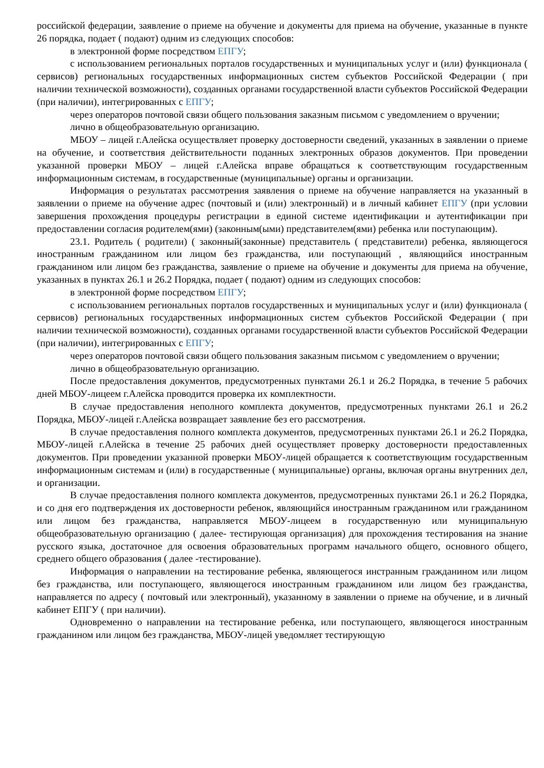российской федерации, заявление о приеме на обучение и документы для приема на обучение, указанные в пункте 26 порядка, подает ( подают) одним из следующих способов:
в электронной форме посредством ЕПГУ;
с использованием региональных порталов государственных и муниципальных услуг и (или) функционала ( сервисов) региональных государственных информационных систем субъектов Российской Федерации ( при наличии технической возможности), созданных органами государственной власти субъектов Российской Федерации (при наличии), интегрированных с ЕПГУ;
через операторов почтовой связи общего пользования заказным письмом с уведомлением о вручении;
лично в общеобразовательную организацию.
МБОУ – лицей г.Алейска осуществляет проверку достоверности сведений, указанных в заявлении о приеме на обучение, и соответствия действительности поданных электронных образов документов. При проведении указанной проверки МБОУ – лицей г.Алейска вправе обращаться к соответствующим государственным информационным системам, в государственные (муниципальные) органы и организации.
Информация о результатах рассмотрения заявления о приеме на обучение направляется на указанный в заявлении о приеме на обучение адрес (почтовый и (или) электронный) и в личный кабинет ЕПГУ (при условии завершения прохождения процедуры регистрации в единой системе идентификации и аутентификации при предоставлении согласия родителем(ями) (законным(ыми) представителем(ями) ребенка или поступающим).
23.1. Родитель ( родители) ( законный(законные) представитель ( представители) ребенка, являющегося иностранным гражданином или лицом без гражданства, или поступающий , являющийся иностранным гражданином или лицом без гражданства, заявление о приеме на обучение и документы для приема на обучение, указанных в пунктах 26.1 и 26.2 Порядка, подает ( подают) одним из следующих способов:
в электронной форме посредством ЕПГУ;
с использованием региональных порталов государственных и муниципальных услуг и (или) функционала ( сервисов) региональных государственных информационных систем субъектов Российской Федерации ( при наличии технической возможности), созданных органами государственной власти субъектов Российской Федерации (при наличии), интегрированных с ЕПГУ;
через операторов почтовой связи общего пользования заказным письмом с уведомлением о вручении;
лично в общеобразовательную организацию.
После предоставления документов, предусмотренных пунктами 26.1 и 26.2 Порядка, в течение 5 рабочих дней МБОУ-лицеем г.Алейска проводится проверка их комплектности.
В случае предоставления неполного комплекта документов, предусмотренных пунктами 26.1 и 26.2 Порядка, МБОУ-лицей г.Алейска возвращает заявление без его рассмотрения.
В случае предоставления полного комплекта документов, предусмотренных пунктами 26.1 и 26.2 Порядка, МБОУ-лицей г.Алейска в течение 25 рабочих дней осуществляет проверку достоверности предоставленных документов. При проведении указанной проверки МБОУ-лицей обращается к соответствующим государственным информационным системам и (или) в государственные ( муниципальные) органы, включая органы внутренних дел, и организации.
В случае предоставления полного комплекта документов, предусмотренных пунктами 26.1 и 26.2 Порядка, и со дня его подтверждения их достоверности ребенок, являющийся иностранным гражданином или гражданином или лицом без гражданства, направляется МБОУ-лицеем в государственную или муниципальную общеобразовательную организацию ( далее- тестирующая организация) для прохождения тестирования на знание русского языка, достаточное для освоения образовательных программ начального общего, основного общего, среднего общего образования ( далее -тестирование).
Информация о направлении на тестирование ребенка, являющегося инстранным гражданином или лицом без гражданства, или поступающего, являющегося иностранным гражданином или лицом без гражданства, направляется по адресу ( почтовый или электронный), указанному в заявлении о приеме на обучение, и в личный кабинет ЕПГУ ( при наличии).
Одновременно о направлении на тестирование ребенка, или поступающего, являющегося иностранным гражданином или лицом без гражданства, МБОУ-лицей уведомляет тестирующую